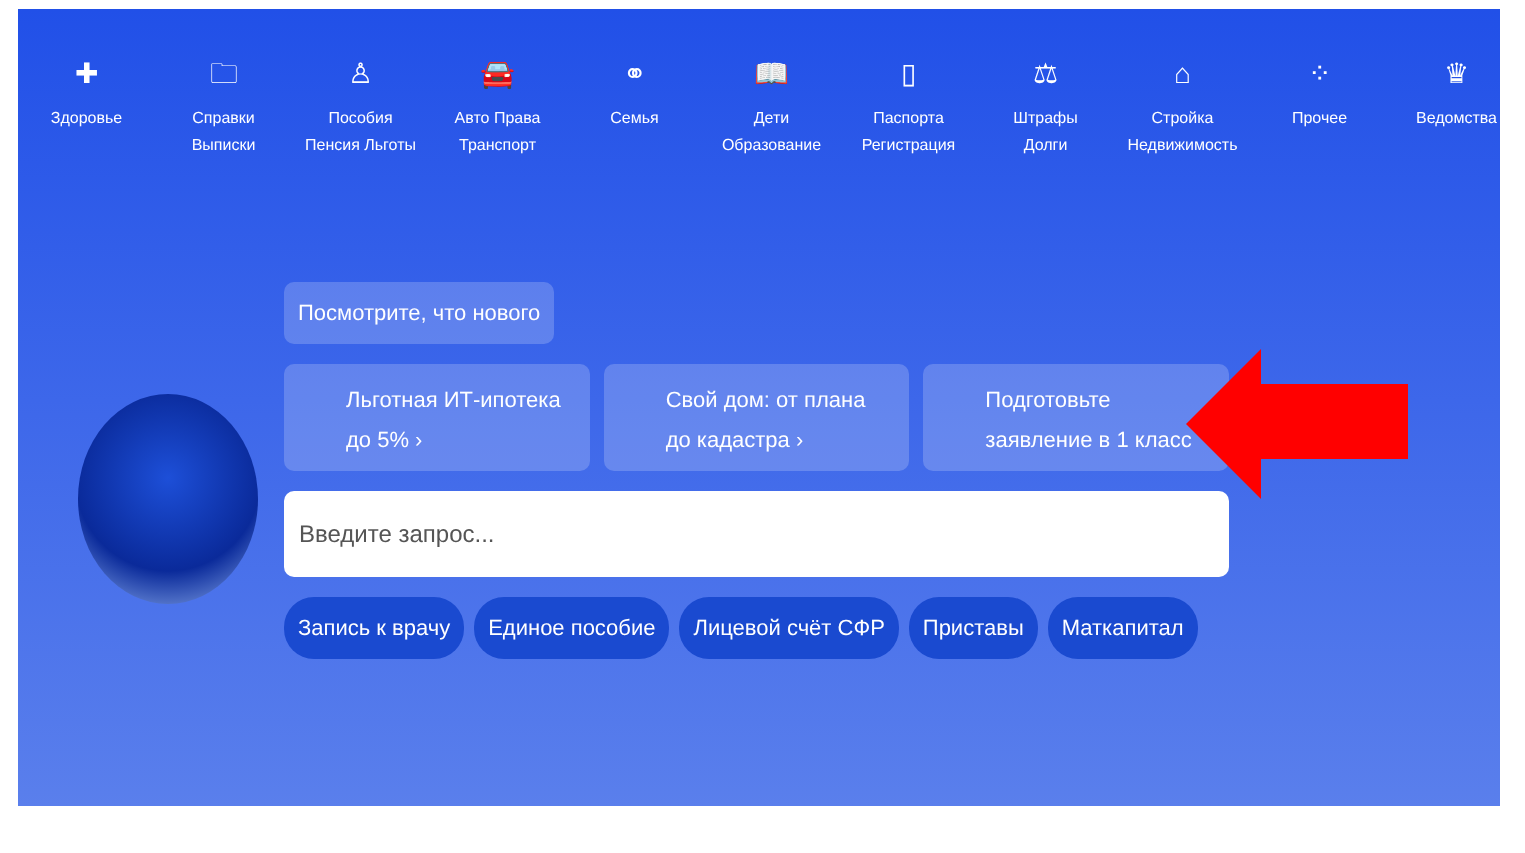✚
Здоровье
🗀
Справки
Выписки
♙
Пособия
Пенсия Льготы
🚘
Авто Права
Транспорт
⚭
Семья
📖
Дети
Образование
▯
Паспорта
Регистрация
⚖
Штрафы
Долги
⌂
Стройка
Недвижимость
⁘
Прочее
♛
Ведомства
Посмотрите, что нового
Льготная ИТ-ипотека до 5% › Свой дом: от плана до кадастра ›
Подготовьте заявление в 1 класс
Введите запрос...
Запись к врачу Единое пособие Лицевой счёт СФР Приставы Маткапитал